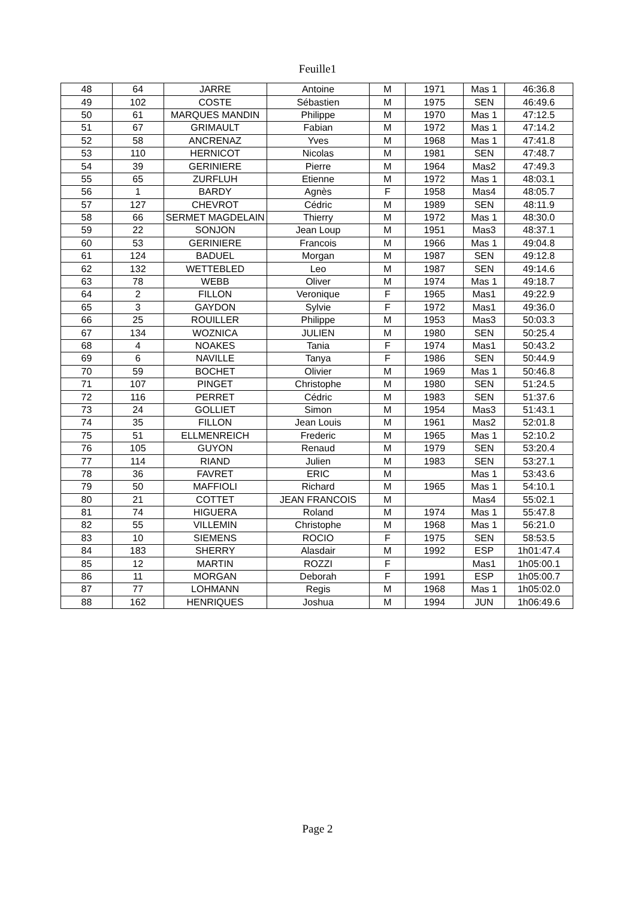Feuille1
| 48 | 64 | JARRE | Antoine | M | 1971 | Mas 1 | 46:36.8 |
| 49 | 102 | COSTE | Sébastien | M | 1975 | SEN | 46:49.6 |
| 50 | 61 | MARQUES MANDIN | Philippe | M | 1970 | Mas 1 | 47:12.5 |
| 51 | 67 | GRIMAULT | Fabian | M | 1972 | Mas 1 | 47:14.2 |
| 52 | 58 | ANCRENAZ | Yves | M | 1968 | Mas 1 | 47:41.8 |
| 53 | 110 | HERNICOT | Nicolas | M | 1981 | SEN | 47:48.7 |
| 54 | 39 | GERINIERE | Pierre | M | 1964 | Mas2 | 47:49.3 |
| 55 | 65 | ZURFLUH | Etienne | M | 1972 | Mas 1 | 48:03.1 |
| 56 | 1 | BARDY | Agnès | F | 1958 | Mas4 | 48:05.7 |
| 57 | 127 | CHEVROT | Cédric | M | 1989 | SEN | 48:11.9 |
| 58 | 66 | SERMET MAGDELAIN | Thierry | M | 1972 | Mas 1 | 48:30.0 |
| 59 | 22 | SONJON | Jean Loup | M | 1951 | Mas3 | 48:37.1 |
| 60 | 53 | GERINIERE | Francois | M | 1966 | Mas 1 | 49:04.8 |
| 61 | 124 | BADUEL | Morgan | M | 1987 | SEN | 49:12.8 |
| 62 | 132 | WETTEBLED | Leo | M | 1987 | SEN | 49:14.6 |
| 63 | 78 | WEBB | Oliver | M | 1974 | Mas 1 | 49:18.7 |
| 64 | 2 | FILLON | Veronique | F | 1965 | Mas1 | 49:22.9 |
| 65 | 3 | GAYDON | Sylvie | F | 1972 | Mas1 | 49:36.0 |
| 66 | 25 | ROUILLER | Philippe | M | 1953 | Mas3 | 50:03.3 |
| 67 | 134 | WOZNICA | JULIEN | M | 1980 | SEN | 50:25.4 |
| 68 | 4 | NOAKES | Tania | F | 1974 | Mas1 | 50:43.2 |
| 69 | 6 | NAVILLE | Tanya | F | 1986 | SEN | 50:44.9 |
| 70 | 59 | BOCHET | Olivier | M | 1969 | Mas 1 | 50:46.8 |
| 71 | 107 | PINGET | Christophe | M | 1980 | SEN | 51:24.5 |
| 72 | 116 | PERRET | Cédric | M | 1983 | SEN | 51:37.6 |
| 73 | 24 | GOLLIET | Simon | M | 1954 | Mas3 | 51:43.1 |
| 74 | 35 | FILLON | Jean Louis | M | 1961 | Mas2 | 52:01.8 |
| 75 | 51 | ELLMENREICH | Frederic | M | 1965 | Mas 1 | 52:10.2 |
| 76 | 105 | GUYON | Renaud | M | 1979 | SEN | 53:20.4 |
| 77 | 114 | RIAND | Julien | M | 1983 | SEN | 53:27.1 |
| 78 | 36 | FAVRET | ERIC | M | | Mas 1 | 53:43.6 |
| 79 | 50 | MAFFIOLI | Richard | M | 1965 | Mas 1 | 54:10.1 |
| 80 | 21 | COTTET | JEAN FRANCOIS | M | | Mas4 | 55:02.1 |
| 81 | 74 | HIGUERA | Roland | M | 1974 | Mas 1 | 55:47.8 |
| 82 | 55 | VILLEMIN | Christophe | M | 1968 | Mas 1 | 56:21.0 |
| 83 | 10 | SIEMENS | ROCIO | F | 1975 | SEN | 58:53.5 |
| 84 | 183 | SHERRY | Alasdair | M | 1992 | ESP | 1h01:47.4 |
| 85 | 12 | MARTIN | ROZZI | F | | Mas1 | 1h05:00.1 |
| 86 | 11 | MORGAN | Deborah | F | 1991 | ESP | 1h05:00.7 |
| 87 | 77 | LOHMANN | Regis | M | 1968 | Mas 1 | 1h05:02.0 |
| 88 | 162 | HENRIQUES | Joshua | M | 1994 | JUN | 1h06:49.6 |
Page 2